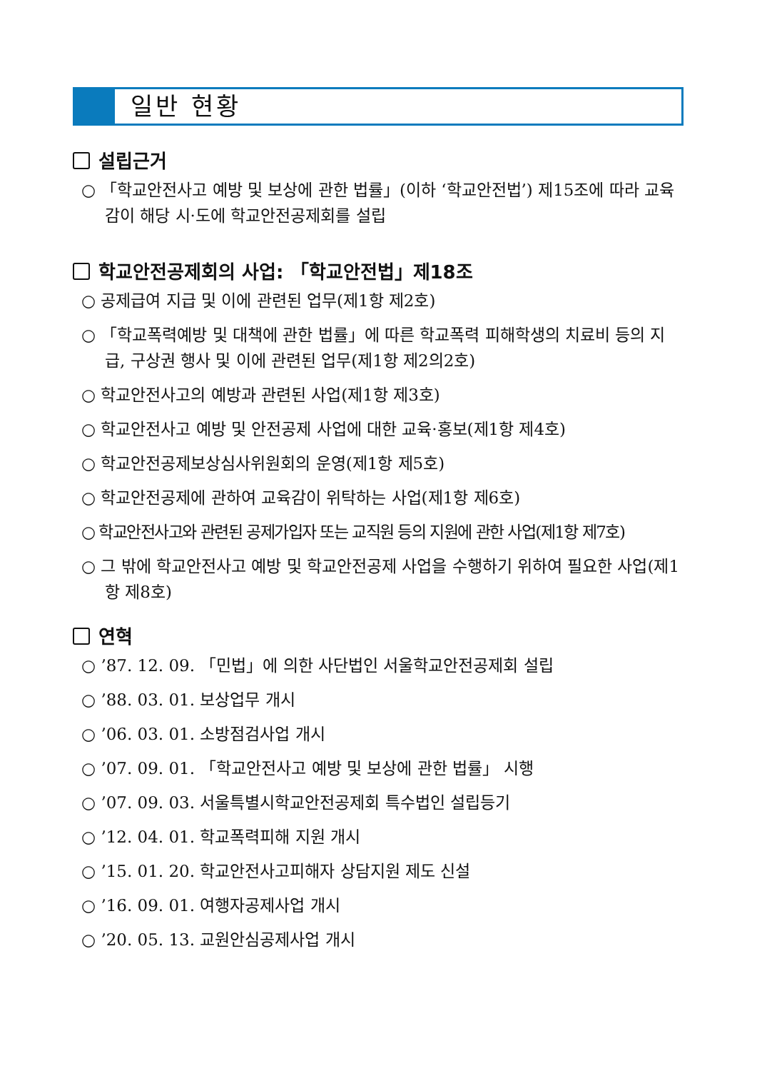일반 현황
설립근거
○ 「학교안전사고 예방 및 보상에 관한 법률」(이하 ‘학교안전법’) 제15조에 따라 교육감이 해당 시·도에 학교안전공제회를 설립
학교안전공제회의 사업: 「학교안전법」제18조
○ 공제급여 지급 및 이에 관련된 업무(제1항 제2호)
○ 「학교폭력예방 및 대책에 관한 법률」에 따른 학교폭력 피해학생의 치료비 등의 지급, 구상권 행사 및 이에 관련된 업무(제1항 제2의2호)
○ 학교안전사고의 예방과 관련된 사업(제1항 제3호)
○ 학교안전사고 예방 및 안전공제 사업에 대한 교육·홍보(제1항 제4호)
○ 학교안전공제보상심사위원회의 운영(제1항 제5호)
○ 학교안전공제에 관하여 교육감이 위탁하는 사업(제1항 제6호)
○ 학교안전사고와 관련된 공제가입자 또는 교직원 등의 지원에 관한 사업(제1항 제7호)
○ 그 밖에 학교안전사고 예방 및 학교안전공제 사업을 수행하기 위하여 필요한 사업(제1항 제8호)
연혁
○ ’87. 12. 09. 「민법」에 의한 사단법인 서울학교안전공제회 설립
○ ’88. 03. 01. 보상업무 개시
○ ’06. 03. 01. 소방점검사업 개시
○ ’07. 09. 01. 「학교안전사고 예방 및 보상에 관한 법률」 시행
○ ’07. 09. 03. 서울특별시학교안전공제회 특수법인 설립등기
○ ’12. 04. 01. 학교폭력피해 지원 개시
○ ’15. 01. 20. 학교안전사고피해자 상담지원 제도 신설
○ ’16. 09. 01. 여행자공제사업 개시
○ ’20. 05. 13. 교원안심공제사업 개시